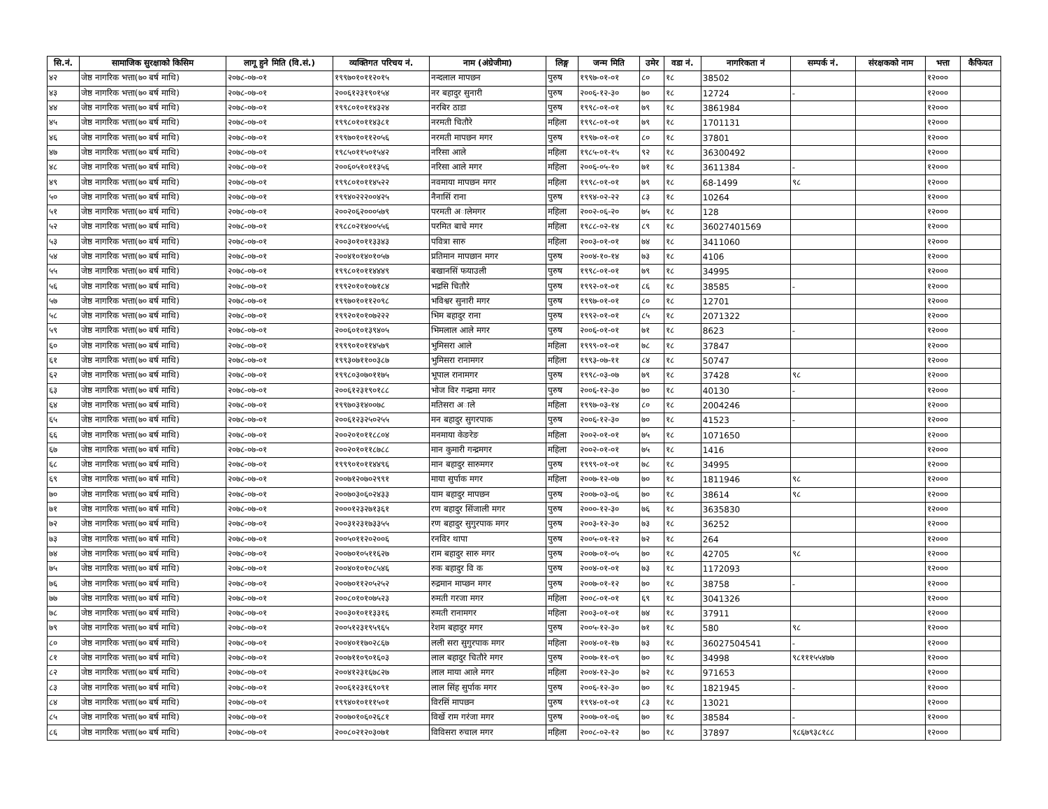| सि.नं. | सामाजिक सुरक्षाको किसिम | लागू हुने मिति (वि.सं.) | व्यक्तिगत परिचय नं. | नाम (अंग्रेजीमा) | लिङ्ग | जन्म मिति | उमेर | वडा नं. | नागरिकता नं | सम्पर्क नं. | संरक्षकको नाम | भत्ता | कैफियत |
| --- | --- | --- | --- | --- | --- | --- | --- | --- | --- | --- | --- | --- | --- |
| ४२ | जेष्ठ नागरिक भत्ता(७० बर्ष माथि) | २०७८-०७-०१ | १९९७०१०११२०१५ | नन्दलाल मापछन | पुरुष | १९९७-०१-०१ | ८० | १८ | 38502 | | | १२००० | |
| ४३ | जेष्ठ नागरिक भत्ता(७० बर्ष माथि) | २०७८-०७-०१ | २००६१२३१९०१५४ | नर बहादुर सुनारी | पुरुष | २००६-१२-३० | ७० | १८ | 12724 | - | | १२००० | |
| ४४ | जेष्ठ नागरिक भत्ता(७० बर्ष माथि) | २०७८-०७-०१ | १९९८०१०११४३२४ | नरबिर ठाडा | पुरुष | १९९८-०१-०१ | ७९ | १८ | 3861984 | | | १२००० | |
| ४५ | जेष्ठ नागरिक भत्ता(७० बर्ष माथि) | २०७८-०७-०१ | १९९८०१०११४३८१ | नरमती चितौरे | महिला | १९९८-०१-०१ | ७९ | १८ | 1701131 | | | १२००० | |
| ४६ | जेष्ठ नागरिक भत्ता(७० बर्ष माथि) | २०७८-०७-०१ | १९९७०१०११२०५६ | नरमती मापछन मगर | पुरुष | १९९७-०१-०१ | ८० | १८ | 37801 | | | १२००० | |
| ४७ | जेष्ठ नागरिक भत्ता(७० बर्ष माथि) | २०७८-०७-०१ | १९८५०११५०१५४२ | नरिसा आले | महिला | १९८५-०१-१५ | ९२ | १८ | 36300492 | | | १२००० | |
| ४८ | जेष्ठ नागरिक भत्ता(७० बर्ष माथि) | २०७८-०७-०१ | २००६०५१०११३५६ | नरिसा आले मगर | महिला | २००६-०५-१० | ७१ | १८ | 3611384 | - | | १२००० | |
| ४९ | जेष्ठ नागरिक भत्ता(७० बर्ष माथि) | २०७८-०७-०१ | १९९८०१०११४५२२ | नवमाया मापछन मगर | महिला | १९९८-०१-०१ | ७९ | १८ | 68-1499 | ९८ | | १२००० | |
| ५० | जेष्ठ नागरिक भत्ता(७० बर्ष माथि) | २०७८-०७-०१ | १९९४०२२२००४२५ | नैनासिं राना | पुरुष | १९९४-०२-२२ | ८३ | १८ | 10264 | | | १२००० | |
| ५१ | जेष्ठ नागरिक भत्ता(७० बर्ष माथि) | २०७८-०७-०१ | २००२०६२०००५७९ | परमती अालेमगर | महिला | २००२-०६-२० | ७५ | १८ | 128 | | | १२००० | |
| ५२ | जेष्ठ नागरिक भत्ता(७० बर्ष माथि) | २०७८-०७-०१ | १९८८०२१४००५५६ | परमित बाचे मगर | महिला | १९८८-०२-१४ | ८९ | १८ | 36027401569 | | | १२००० | |
| ५३ | जेष्ठ नागरिक भत्ता(७० बर्ष माथि) | २०७८-०७-०१ | २००३०१०११३३४३ | पवित्रा सारु | महिला | २००३-०१-०१ | ७४ | १८ | 3411060 | | | १२००० | |
| ५४ | जेष्ठ नागरिक भत्ता(७० बर्ष माथि) | २०७८-०७-०१ | २००४१०१४०१०५७ | प्रतिमान मापछान मगर | पुरुष | २००४-१०-१४ | ७३ | १८ | 4106 | | | १२००० | |
| ५५ | जेष्ठ नागरिक भत्ता(७० बर्ष माथि) | २०७८-०७-०१ | १९९८०१०११४४४९ | बखानसिं फयाउली | पुरुष | १९९८-०१-०१ | ७९ | १८ | 34995 | | | १२००० | |
| ५६ | जेष्ठ नागरिक भत्ता(७० बर्ष माथि) | २०७८-०७-०१ | १९९२०१०१०७१८४ | भद्रसि चितौरे | पुरुष | १९९२-०१-०१ | ८६ | १८ | 38585 | - | | १२००० | |
| ५७ | जेष्ठ नागरिक भत्ता(७० बर्ष माथि) | २०७८-०७-०१ | १९९७०१०११२०९८ | भविश्वर सुनारी मगर | पुरुष | १९९७-०१-०१ | ८० | १८ | 12701 | | | १२००० | |
| ५८ | जेष्ठ नागरिक भत्ता(७० बर्ष माथि) | २०७८-०७-०१ | १९९२०१०१०७२२२ | भिम बहादुर राना | पुरुष | १९९२-०१-०१ | ८५ | १८ | 2071322 | | | १२००० | |
| ५९ | जेष्ठ नागरिक भत्ता(७० बर्ष माथि) | २०७८-०७-०१ | २००६०१०१३९४०५ | भिमलाल आले मगर | पुरुष | २००६-०१-०१ | ७१ | १८ | 8623 | - | | १२००० | |
| ६० | जेष्ठ नागरिक भत्ता(७० बर्ष माथि) | २०७८-०७-०१ | १९९९०१०११४५७९ | भुमिसरा आले | महिला | १९९९-०१-०१ | ७८ | १८ | 37847 | | | १२००० | |
| ६१ | जेष्ठ नागरिक भत्ता(७० बर्ष माथि) | २०७८-०७-०१ | १९९३०७११००३८७ | भुमिसरा रानामगर | महिला | १९९३-०७-११ | ८४ | १८ | 50747 | | | १२००० | |
| ६२ | जेष्ठ नागरिक भत्ता(७० बर्ष माथि) | २०७८-०७-०१ | १९९८०३०७०११७५ | भूपाल रानामगर | पुरुष | १९९८-०३-०७ | ७९ | १८ | 37428 | ९८ | | १२००० | |
| ६३ | जेष्ठ नागरिक भत्ता(७० बर्ष माथि) | २०७८-०७-०१ | २००६१२३१९०१८८ | भोज विर गन्द्रमा मगर | पुरुष | २००६-१२-३० | ७० | १८ | 40130 | - | | १२००० | |
| ६४ | जेष्ठ नागरिक भत्ता(७० बर्ष माथि) | २०७८-०७-०१ | १९९७०३१४००७८ | मतिसरा अाले | महिला | १९९७-०३-१४ | ८० | १८ | 2004246 | | | १२००० | |
| ६५ | जेष्ठ नागरिक भत्ता(७० बर्ष माथि) | २०७८-०७-०१ | २००६१२३२५०२५५ | मन बहादुर सुगरपाक | पुरुष | २००६-१२-३० | ७० | १८ | 41523 | - | | १२००० | |
| ६६ | जेष्ठ नागरिक भत्ता(७० बर्ष माथि) | २०७८-०७-०१ | २००२०१०११८८०४ | मनमाया केङरेङ | महिला | २००२-०१-०१ | ७५ | १८ | 1071650 | | | १२००० | |
| ६७ | जेष्ठ नागरिक भत्ता(७० बर्ष माथि) | २०७८-०७-०१ | २००२०१०११८७८८ | मान कुमारी गन्द्रमगर | महिला | २००२-०१-०१ | ७५ | १८ | 1416 | | | १२००० | |
| ६८ | जेष्ठ नागरिक भत्ता(७० बर्ष माथि) | २०७८-०७-०१ | १९९९०१०११४४९६ | मान बहादुर सारुमगर | पुरुष | १९९९-०१-०१ | ७८ | १८ | 34995 | | | १२००० | |
| ६९ | जेष्ठ नागरिक भत्ता(७० बर्ष माथि) | २०७८-०७-०१ | २००७१२०७०२९९१ | माया सुर्पाक मगर | महिला | २००७-१२-०७ | ७० | १८ | 1811946 | ९८ | | १२००० | |
| ७० | जेष्ठ नागरिक भत्ता(७० बर्ष माथि) | २०७८-०७-०१ | २००७०३०६०२४३३ | याम बहादुर मापछन | पुरुष | २००७-०३-०६ | ७० | १८ | 38614 | ९८ | | १२००० | |
| ७१ | जेष्ठ नागरिक भत्ता(७० बर्ष माथि) | २०७८-०७-०१ | २०००१२३२७१३६१ | रण बहादुर सिंजाली मगर | पुरुष | २०००-१२-३० | ७६ | १८ | 3635830 | | | १२००० | |
| ७२ | जेष्ठ नागरिक भत्ता(७० बर्ष माथि) | २०७८-०७-०१ | २००३१२३१७३३५५ | रण बहादुर सुगुरपाक मगर | पुरुष | २००३-१२-३० | ७३ | १८ | 36252 | | | १२००० | |
| ७३ | जेष्ठ नागरिक भत्ता(७० बर्ष माथि) | २०७८-०७-०१ | २००५०११२०२००६ | रनविर थापा | पुरुष | २००५-०१-१२ | ७२ | १८ | 264 | | | १२००० | |
| ७४ | जेष्ठ नागरिक भत्ता(७० बर्ष माथि) | २०७८-०७-०१ | २००७०१०५११६२७ | राम बहादुर सारु मगर | पुरुष | २००७-०१-०५ | ७० | १८ | 42705 | ९८ | | १२००० | |
| ७५ | जेष्ठ नागरिक भत्ता(७० बर्ष माथि) | २०७८-०७-०१ | २००४०१०१०८५४६ | रुक बहादुर वि क | पुरुष | २००४-०१-०१ | ७३ | १८ | 1172093 | | | १२००० | |
| ७६ | जेष्ठ नागरिक भत्ता(७० बर्ष माथि) | २०७८-०७-०१ | २००७०११२०५२५२ | रुद्रमान माप्छन मगर | पुरुष | २००७-०१-१२ | ७० | १८ | 38758 | - | | १२००० | |
| ७७ | जेष्ठ नागरिक भत्ता(७० बर्ष माथि) | २०७८-०७-०१ | २००८०१०१०७५२३ | रुमती गरजा मगर | महिला | २००८-०१-०१ | ६९ | १८ | 3041326 | | | १२००० | |
| ७८ | जेष्ठ नागरिक भत्ता(७० बर्ष माथि) | २०७८-०७-०१ | २००३०१०११३३१६ | रुमती रानामगर | महिला | २००३-०१-०१ | ७४ | १८ | 37911 | | | १२००० | |
| ७९ | जेष्ठ नागरिक भत्ता(७० बर्ष माथि) | २०७८-०७-०१ | २००५१२३१९५९६५ | रेशम बहादुर मगर | पुरुष | २००५-१२-३० | ७१ | १८ | 580 | ९८ | | १२००० | |
| ८० | जेष्ठ नागरिक भत्ता(७० बर्ष माथि) | २०७८-०७-०१ | २००४०११७०२८६७ | लली सरा सुगुरपाक मगर | महिला | २००४-०१-१७ | ७३ | १८ | 36027504541 | - | | १२००० | |
| ८१ | जेष्ठ नागरिक भत्ता(७० बर्ष माथि) | २०७८-०७-०१ | २००७११०९०१६०३ | लाल बहादुर चितौरे मगर | पुरुष | २००७-११-०९ | ७० | १८ | 34998 | ९८१११५५४७७ | | १२००० | |
| ८२ | जेष्ठ नागरिक भत्ता(७० बर्ष माथि) | २०७८-०७-०१ | २००४१२३१६७८२७ | लाल माया आले मगर | महिला | २००४-१२-३० | ७२ | १८ | 971653 | | | १२००० | |
| ८३ | जेष्ठ नागरिक भत्ता(७० बर्ष माथि) | २०७८-०७-०१ | २००६१२३१६९०९१ | लाल सिंह सुर्पाक मगर | पुरुष | २००६-१२-३० | ७० | १८ | 1821945 | - | | १२००० | |
| ८४ | जेष्ठ नागरिक भत्ता(७० बर्ष माथि) | २०७८-०७-०१ | १९९४०१०१११५०१ | विरसिं मापछन | पुरुष | १९९४-०१-०१ | ८३ | १८ | 13021 | | | १२००० | |
| ८५ | जेष्ठ नागरिक भत्ता(७० बर्ष माथि) | २०७८-०७-०१ | २००७०१०६०२६८१ | विर्खे राम गरंजा मगर | पुरुष | २००७-०१-०६ | ७० | १८ | 38584 | - | | १२००० | |
| ८६ | जेष्ठ नागरिक भत्ता(७० बर्ष माथि) | २०७८-०७-०१ | २००८०२१२०३०७१ | विविसरा रुचाल मगर | महिला | २००८-०२-१२ | ७० | १८ | 37897 | ९८६७९३८१८८ | | १२००० | |